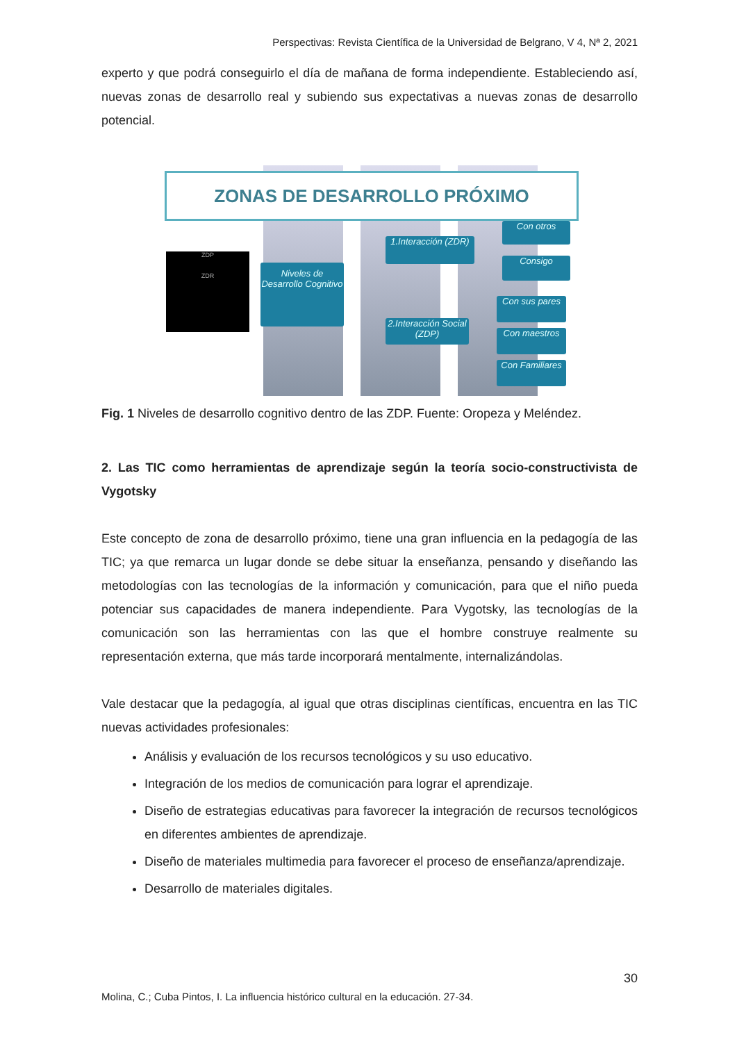Perspectivas: Revista Científica de la Universidad de Belgrano, V 4, Nª 2, 2021
experto y que podrá conseguirlo el día de mañana de forma independiente. Estableciendo así, nuevas zonas de desarrollo real y subiendo sus expectativas a nuevas zonas de desarrollo potencial.
ZONAS DE DESARROLLO PRÓXIMO
ZDP
ZDR
Niveles de Desarrollo Cognitivo
1.Interacción (ZDR)
2.Interacción Social (ZDP)
Con otros
Consigo
Con sus pares
Con maestros
Con Familiares
Fig. 1 Niveles de desarrollo cognitivo dentro de las ZDP. Fuente: Oropeza y Meléndez.
2. Las TIC como herramientas de aprendizaje según la teoría socio-constructivista de Vygotsky
Este concepto de zona de desarrollo próximo, tiene una gran influencia en la pedagogía de las TIC; ya que remarca un lugar donde se debe situar la enseñanza, pensando y diseñando las metodologías con las tecnologías de la información y comunicación, para que el niño pueda potenciar sus capacidades de manera independiente. Para Vygotsky, las tecnologías de la comunicación son las herramientas con las que el hombre construye realmente su representación externa, que más tarde incorporará mentalmente, internalizándolas.
Vale destacar que la pedagogía, al igual que otras disciplinas científicas, encuentra en las TIC nuevas actividades profesionales:
Análisis y evaluación de los recursos tecnológicos y su uso educativo.
Integración de los medios de comunicación para lograr el aprendizaje.
Diseño de estrategias educativas para favorecer la integración de recursos tecnológicos en diferentes ambientes de aprendizaje.
Diseño de materiales multimedia para favorecer el proceso de enseñanza/aprendizaje.
Desarrollo de materiales digitales.
30
Molina, C.; Cuba Pintos, I. La influencia histórico cultural en la educación. 27-34.